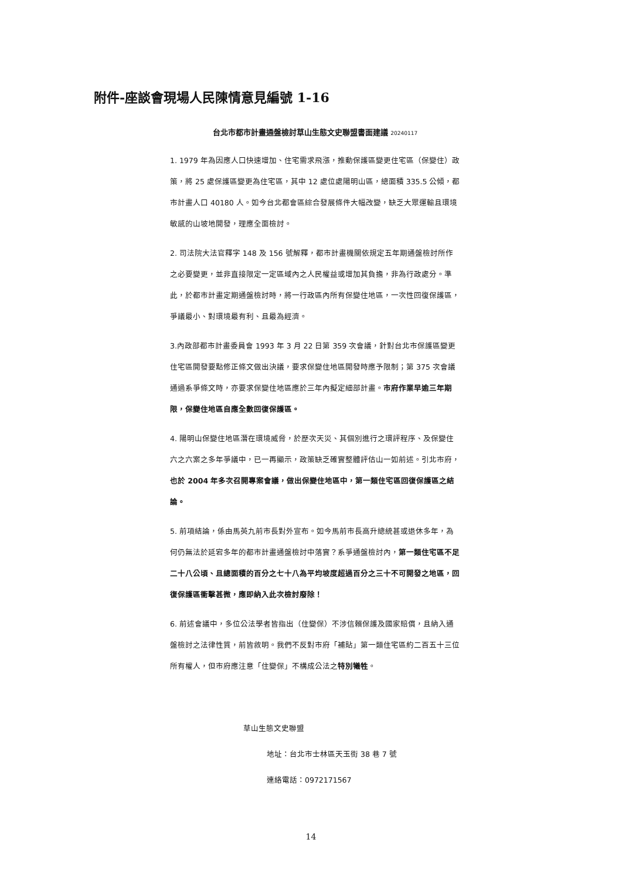附件-座談會現場人民陳情意見編號 1-16
台北市都市計畫通盤檢討草山生態文史聯盟書面建議 20240117
1. 1979 年為因應人口快速增加、住宅需求飛漲，推動保護區變更住宅區（保變住）政策，將 25 處保護區變更為住宅區，其中 12 處位處陽明山區，總面積 335.5 公傾，都市計畫人口 40180 人。如今台北都會區綜合發展條件大幅改變，缺乏大眾運輸且環境敏感的山坡地開發，理應全面檢討。
2. 司法院大法官釋字 148 及 156 號解釋，都市計畫機關依規定五年期通盤檢討所作之必要變更，並非直接限定一定區域內之人民權益或增加其負擔，非為行政處分。準此，於都市計畫定期通盤檢討時，將一行政區內所有保變住地區，一次性回復保護區，爭議最小、對環境最有利、且最為經濟。
3.內政部都市計畫委員會 1993 年 3 月 22 日第 359 次會議，針對台北市保護區變更住宅區開發要點修正條文做出決議，要求保變住地區開發時應予限制；第 375 次會議通過系爭條文時，亦要求保變住地區應於三年內擬定細部計畫。市府作業早逾三年期限，保變住地區自應全數回復保護區。
4. 陽明山保變住地區潛在環境威脅，於歷次天災、其個別進行之環評程序、及保變住六之六案之多年爭議中，已一再顯示，政策缺乏確實整體評估山一如前述。引北市府，也於 2004 年多次召開專案會議，做出保變住地區中，第一類住宅區回復保護區之結論。
5. 前項結論，係由馬英九前市長對外宣布。如今馬前市長高升總統甚或退休多年，為何仍無法於延宕多年的都市計畫通盤檢討中落實？系爭通盤檢討內，第一類住宅區不足二十八公頃、且總面積的百分之七十八為平均坡度超過百分之三十不可開發之地區，回復保護區衝擊甚微，應即納入此次檢討廢除！
6. 前述會議中，多位公法學者皆指出（住變保）不涉信賴保護及國家賠償，且納入通盤檢討之法律性質，前皆敘明。我們不反對市府「補貼」第一類住宅區約二百五十三位所有權人，但市府應注意「住變保」不構成公法之特別犧牲。
草山生態文史聯盟
地址：台北市士林區天玉街 38 巷 7 號
連絡電話：0972171567
14